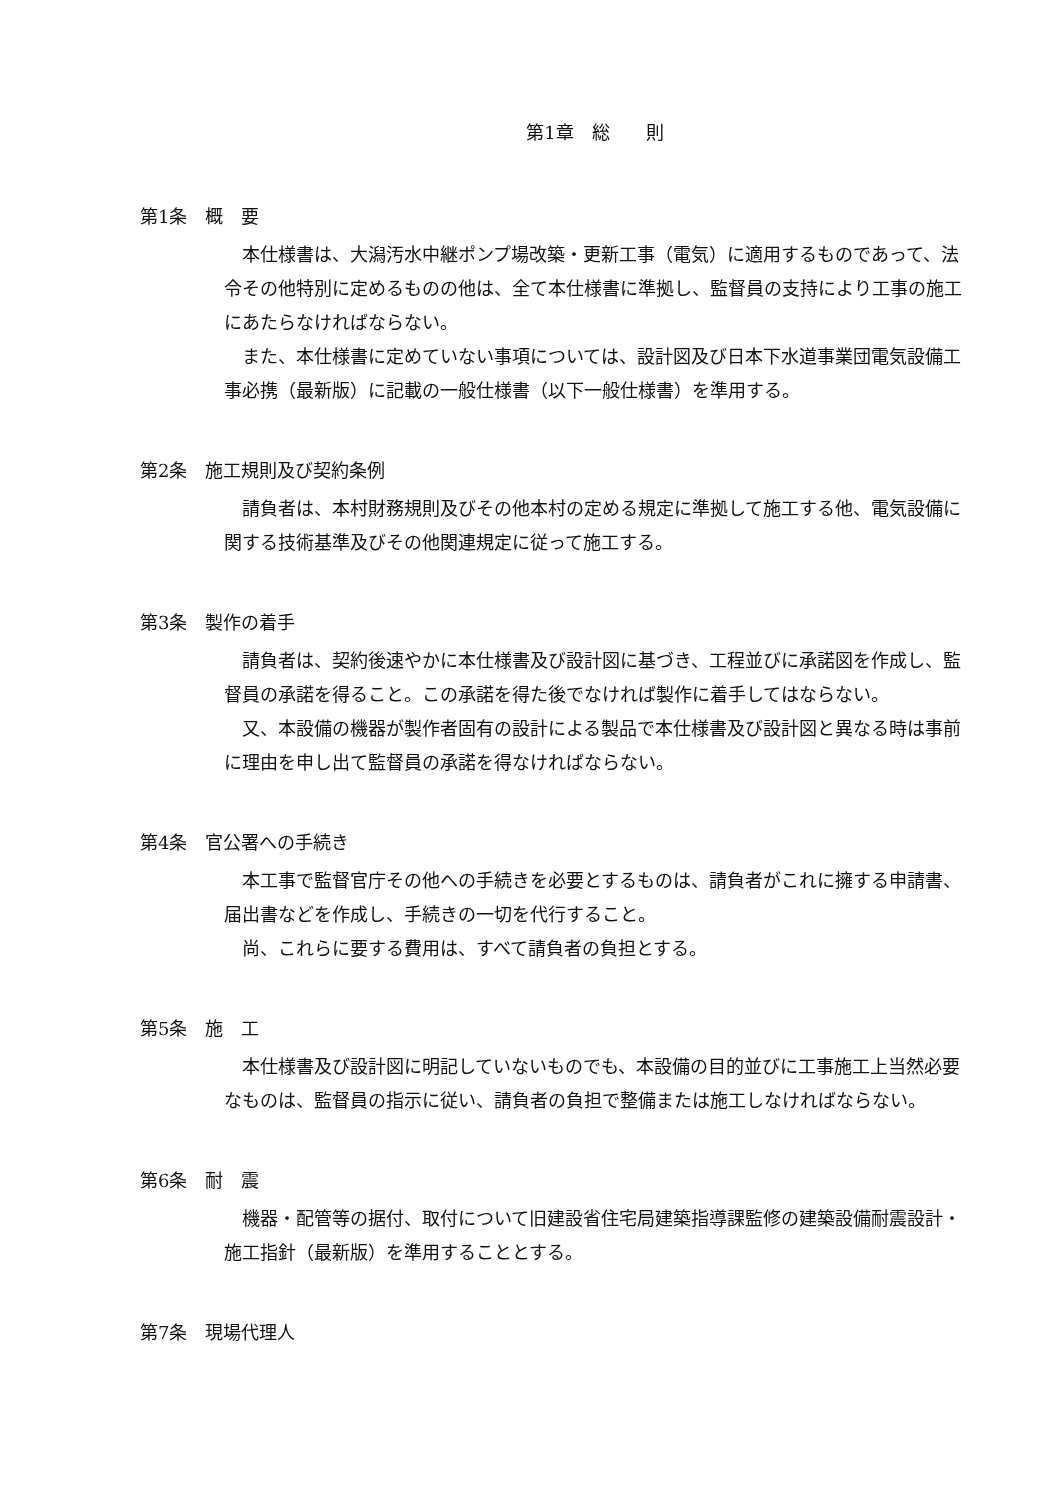第1章　総　　則
第1条　概　要
本仕様書は、大潟汚水中継ポンプ場改築・更新工事（電気）に適用するものであって、法令その他特別に定めるものの他は、全て本仕様書に準拠し、監督員の支持により工事の施工にあたらなければならない。
また、本仕様書に定めていない事項については、設計図及び日本下水道事業団電気設備工事必携（最新版）に記載の一般仕様書（以下一般仕様書）を準用する。
第2条　施工規則及び契約条例
請負者は、本村財務規則及びその他本村の定める規定に準拠して施工する他、電気設備に関する技術基準及びその他関連規定に従って施工する。
第3条　製作の着手
請負者は、契約後速やかに本仕様書及び設計図に基づき、工程並びに承諾図を作成し、監督員の承諾を得ること。この承諾を得た後でなければ製作に着手してはならない。
又、本設備の機器が製作者固有の設計による製品で本仕様書及び設計図と異なる時は事前に理由を申し出て監督員の承諾を得なければならない。
第4条　官公署への手続き
本工事で監督官庁その他への手続きを必要とするものは、請負者がこれに擁する申請書、届出書などを作成し、手続きの一切を代行すること。
尚、これらに要する費用は、すべて請負者の負担とする。
第5条　施　工
本仕様書及び設計図に明記していないものでも、本設備の目的並びに工事施工上当然必要なものは、監督員の指示に従い、請負者の負担で整備または施工しなければならない。
第6条　耐　震
機器・配管等の据付、取付について旧建設省住宅局建築指導課監修の建築設備耐震設計・施工指針（最新版）を準用することとする。
第7条　現場代理人